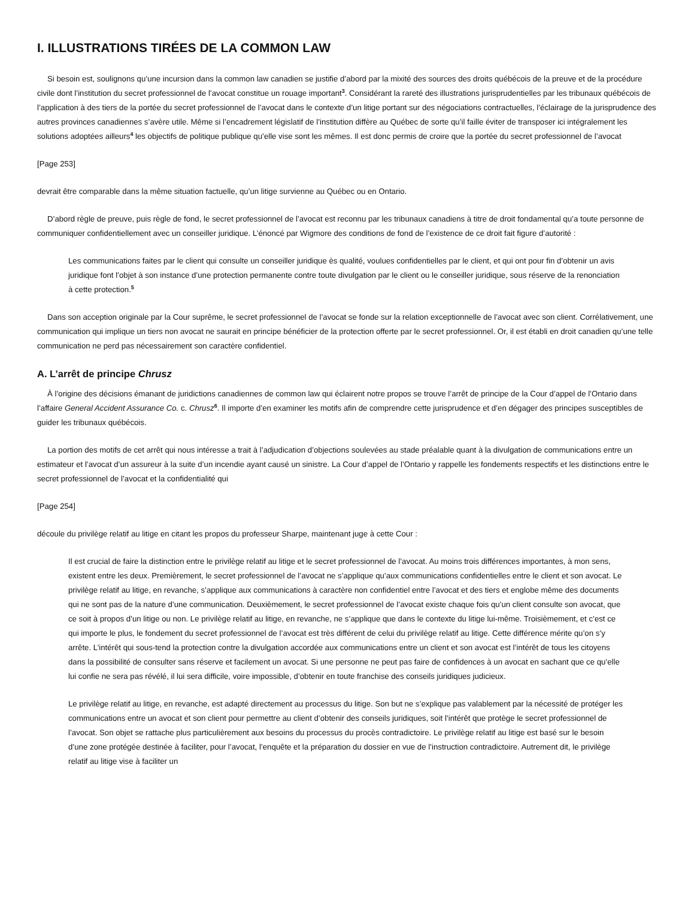I. ILLUSTRATIONS TIRÉES DE LA COMMON LAW
Si besoin est, soulignons qu’une incursion dans la common law canadien se justifie d’abord par la mixité des sources des droits québécois de la preuve et de la procédure civile dont l’institution du secret professionnel de l’avocat constitue un rouage important<sup>3</sup>. Considérant la rareté des illustrations jurisprudentielles par les tribunaux québécois de l’application à des tiers de la portée du secret professionnel de l’avocat dans le contexte d’un litige portant sur des négociations contractuelles, l’éclairage de la jurisprudence des autres provinces canadiennes s’avère utile. Même si l’encadrement législatif de l’institution diffère au Québec de sorte qu’il faille éviter de transposer ici intégralement les solutions adoptées ailleurs<sup>4</sup> les objectifs de politique publique qu’elle vise sont les mêmes. Il est donc permis de croire que la portée du secret professionnel de l’avocat
[Page 253]
devrait être comparable dans la même situation factuelle, qu’un litige survienne au Québec ou en Ontario.
D’abord règle de preuve, puis règle de fond, le secret professionnel de l’avocat est reconnu par les tribunaux canadiens à titre de droit fondamental qu’a toute personne de communiquer confidentiellement avec un conseiller juridique. L’énoncé par Wigmore des conditions de fond de l’existence de ce droit fait figure d’autorité :
Les communications faites par le client qui consulte un conseiller juridique ès qualité, voulues confidentielles par le client, et qui ont pour fin d’obtenir un avis juridique font l’objet à son instance d’une protection permanente contre toute divulgation par le client ou le conseiller juridique, sous réserve de la renonciation à cette protection.<sup>5</sup>
Dans son acception originale par la Cour suprême, le secret professionnel de l’avocat se fonde sur la relation exceptionnelle de l’avocat avec son client. Corrélativement, une communication qui implique un tiers non avocat ne saurait en principe bénéficier de la protection offerte par le secret professionnel. Or, il est établi en droit canadien qu’une telle communication ne perd pas nécessairement son caractère confidentiel.
A. L’arrêt de principe Chrusz
À l’origine des décisions émanant de juridictions canadiennes de common law qui éclairent notre propos se trouve l’arrêt de principe de la Cour d’appel de l’Ontario dans l’affaire General Accident Assurance Co. c. Chrusz<sup>6</sup>. Il importe d’en examiner les motifs afin de comprendre cette jurisprudence et d’en dégager des principes susceptibles de guider les tribunaux québécois.
La portion des motifs de cet arrêt qui nous intéresse a trait à l’adjudication d’objections soulevées au stade préalable quant à la divulgation de communications entre un estimateur et l’avocat d’un assureur à la suite d’un incendie ayant causé un sinistre. La Cour d’appel de l’Ontario y rappelle les fondements respectifs et les distinctions entre le secret professionnel de l’avocat et la confidentialité qui
[Page 254]
découle du privilège relatif au litige en citant les propos du professeur Sharpe, maintenant juge à cette Cour :
Il est crucial de faire la distinction entre le privilège relatif au litige et le secret professionnel de l’avocat. Au moins trois différences importantes, à mon sens, existent entre les deux. Premièrement, le secret professionnel de l’avocat ne s’applique qu’aux communications confidentielles entre le client et son avocat. Le privilège relatif au litige, en revanche, s’applique aux communications à caractère non confidentiel entre l’avocat et des tiers et englobe même des documents qui ne sont pas de la nature d’une communication. Deuxièmement, le secret professionnel de l’avocat existe chaque fois qu’un client consulte son avocat, que ce soit à propos d’un litige ou non. Le privilège relatif au litige, en revanche, ne s’applique que dans le contexte du litige lui-même. Troisièmement, et c’est ce qui importe le plus, le fondement du secret professionnel de l’avocat est très différent de celui du privilège relatif au litige. Cette différence mérite qu’on s’y arrête. L’intérêt qui sous-tend la protection contre la divulgation accordée aux communications entre un client et son avocat est l’intérêt de tous les citoyens dans la possibilité de consulter sans réserve et facilement un avocat. Si une personne ne peut pas faire de confidences à un avocat en sachant que ce qu’elle lui confie ne sera pas révélé, il lui sera difficile, voire impossible, d’obtenir en toute franchise des conseils juridiques judicieux.
Le privilège relatif au litige, en revanche, est adapté directement au processus du litige. Son but ne s’explique pas valablement par la nécessité de protéger les communications entre un avocat et son client pour permettre au client d’obtenir des conseils juridiques, soit l’intérêt que protège le secret professionnel de l’avocat. Son objet se rattache plus particulièrement aux besoins du processus du procès contradictoire. Le privilège relatif au litige est basé sur le besoin d’une zone protégée destinée à faciliter, pour l’avocat, l’enquête et la préparation du dossier en vue de l’instruction contradictoire. Autrement dit, le privilège relatif au litige vise à faciliter un